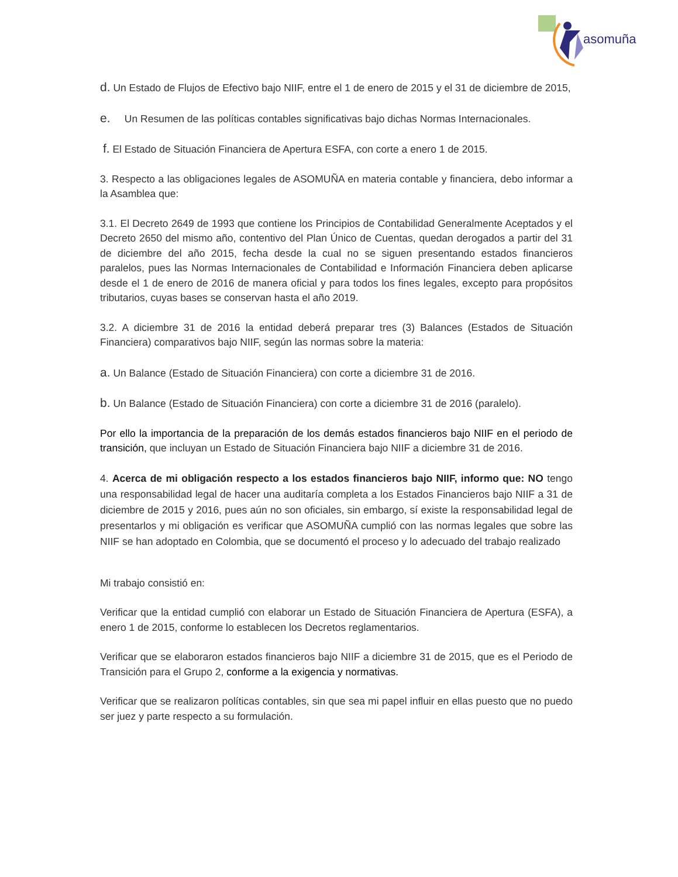asomuña
d. Un Estado de Flujos de Efectivo bajo NIIF, entre el 1 de enero de 2015 y el 31 de diciembre de 2015,
e. Un Resumen de las políticas contables significativas bajo dichas Normas Internacionales.
f. El Estado de Situación Financiera de Apertura ESFA, con corte a enero 1 de 2015.
3. Respecto a las obligaciones legales de ASOMUÑA en materia contable y financiera, debo informar a la Asamblea que:
3.1. El Decreto 2649 de 1993 que contiene los Principios de Contabilidad Generalmente Aceptados y el Decreto 2650 del mismo año, contentivo del Plan Único de Cuentas, quedan derogados a partir del 31 de diciembre del año 2015, fecha desde la cual no se siguen presentando estados financieros paralelos, pues las Normas Internacionales de Contabilidad e Información Financiera deben aplicarse desde el 1 de enero de 2016 de manera oficial y para todos los fines legales, excepto para propósitos tributarios, cuyas bases se conservan hasta el año 2019.
3.2. A diciembre 31 de 2016 la entidad deberá preparar tres (3) Balances (Estados de Situación Financiera) comparativos bajo NIIF, según las normas sobre la materia:
a. Un Balance (Estado de Situación Financiera) con corte a diciembre 31 de 2016.
b. Un Balance (Estado de Situación Financiera) con corte a diciembre 31 de 2016 (paralelo).
Por ello la importancia de la preparación de los demás estados financieros bajo NIIF en el periodo de transición, que incluyan un Estado de Situación Financiera bajo NIIF a diciembre 31 de 2016.
4. Acerca de mi obligación respecto a los estados financieros bajo NIIF, informo que: NO tengo una responsabilidad legal de hacer una auditaría completa a los Estados Financieros bajo NIIF a 31 de diciembre de 2015 y 2016, pues aún no son oficiales, sin embargo, sí existe la responsabilidad legal de presentarlos y mi obligación es verificar que ASOMUÑA cumplió con las normas legales que sobre las NIIF se han adoptado en Colombia, que se documentó el proceso y lo adecuado del trabajo realizado
Mi trabajo consistió en:
Verificar que la entidad cumplió con elaborar un Estado de Situación Financiera de Apertura (ESFA), a enero 1 de 2015, conforme lo establecen los Decretos reglamentarios.
Verificar que se elaboraron estados financieros bajo NIIF a diciembre 31 de 2015, que es el Periodo de Transición para el Grupo 2, conforme a la exigencia y normativas.
Verificar que se realizaron políticas contables, sin que sea mi papel influir en ellas puesto que no puedo ser juez y parte respecto a su formulación.